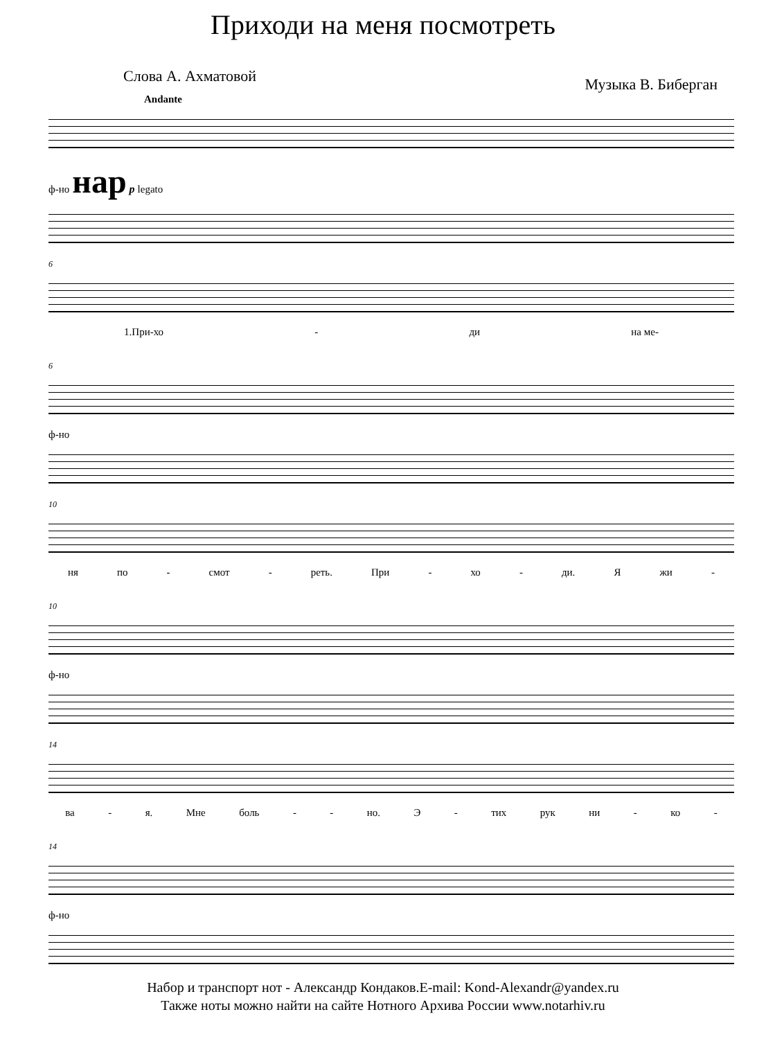Приходи на меня посмотреть
Слова А. Ахматовой Музыка В. Биберган
Andante
ф-но нар p legato
6
1.При-хо - ди на ме-
6
ф-но
10
ня по - смот - реть. При - хо - ди. Я жи -
10
ф-но
14
ва - я. Мне боль - - но. Э - тих рук ни - ко -
14
ф-но
Набор и транспорт нот - Александр Кондаков.E-mail: Kond-Alexandr@yandex.ru
Также ноты можно найти на сайте Нотного Архива России www.notarhiv.ru